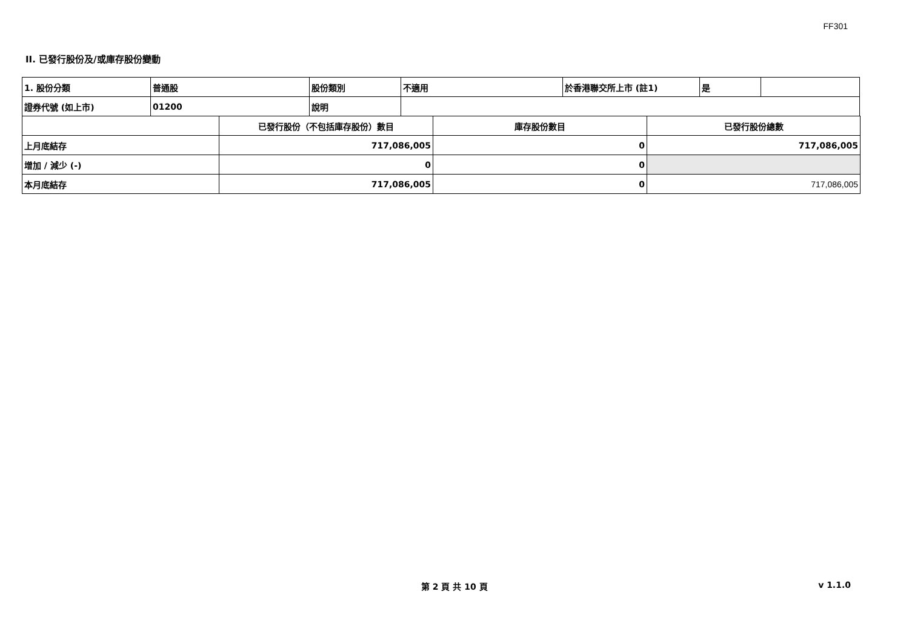FF301
II. 已發行股份及/或庫存股份變動
| 1. 股份分類 | 普通股 | 股份類別 | 不適用 | 於香港聯交所上市 (註1) | 是 | |
| 證券代號 (如上市) | 01200 | 說明 | | | | |
| | 已發行股份（不包括庫存股份）數目 | 庫存股份數目 | 已發行股份總數 |
| 上月底結存 | 717,086,005 | 0 | 717,086,005 |
| 增加 / 減少 (-) | 0 | 0 | |
| 本月底結存 | 717,086,005 | 0 | 717,086,005 |
第 2 頁 共 10 頁 v 1.1.0